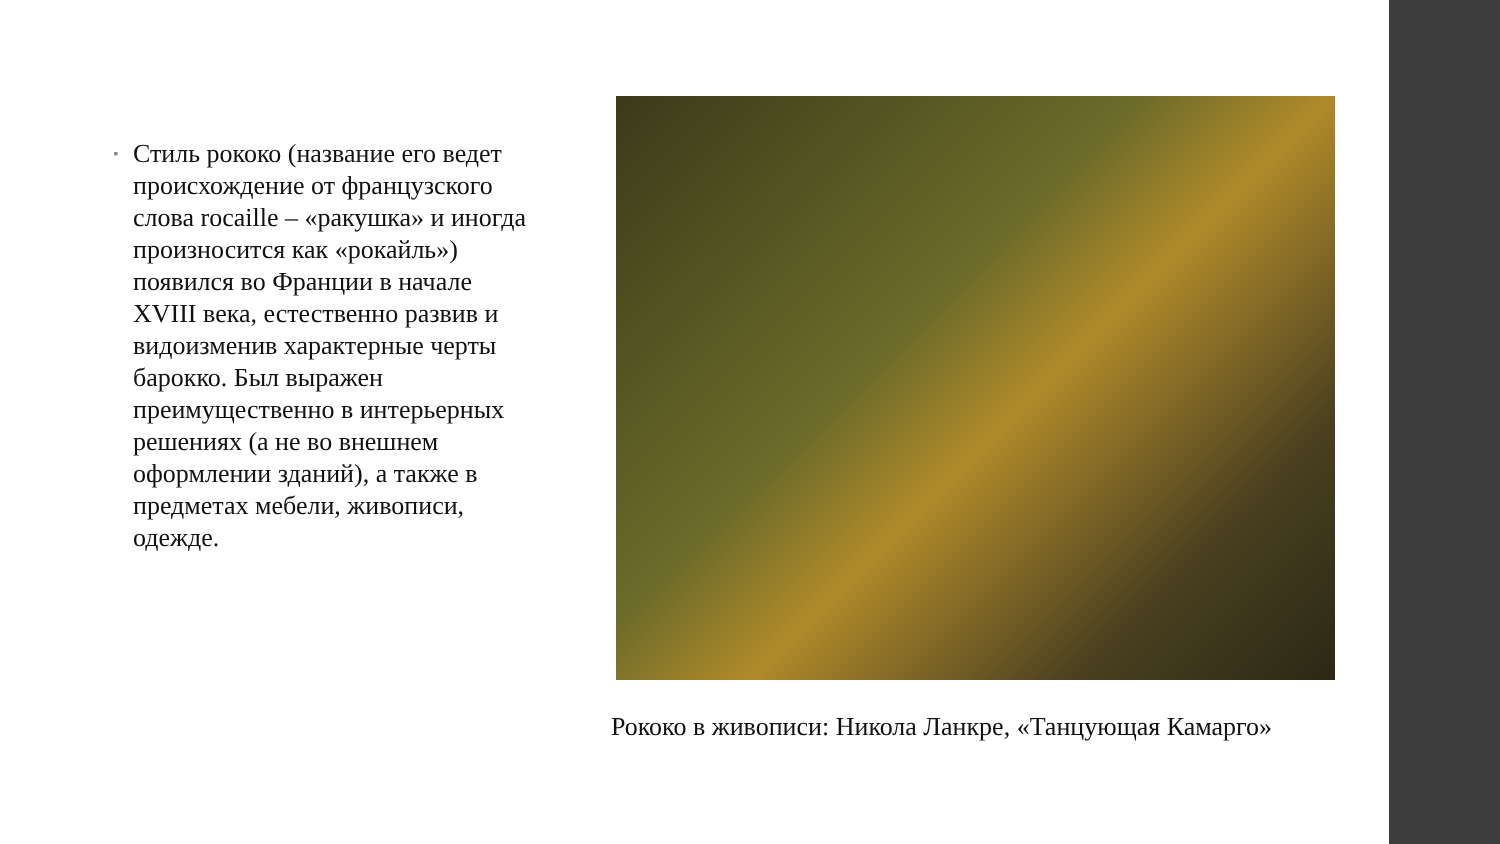• Стиль рококо (название его ведет происхождение от французского слова rocaille – «ракушка» и иногда произносится как «рокайль») появился во Франции в начале XVIII века, естественно развив и видоизменив характерные черты барокко. Был выражен преимущественно в интерьерных решениях (а не во внешнем оформлении зданий), а также в предметах мебели, живописи, одежде.
Рококо в живописи: Никола Ланкре, «Танцующая Камарго»